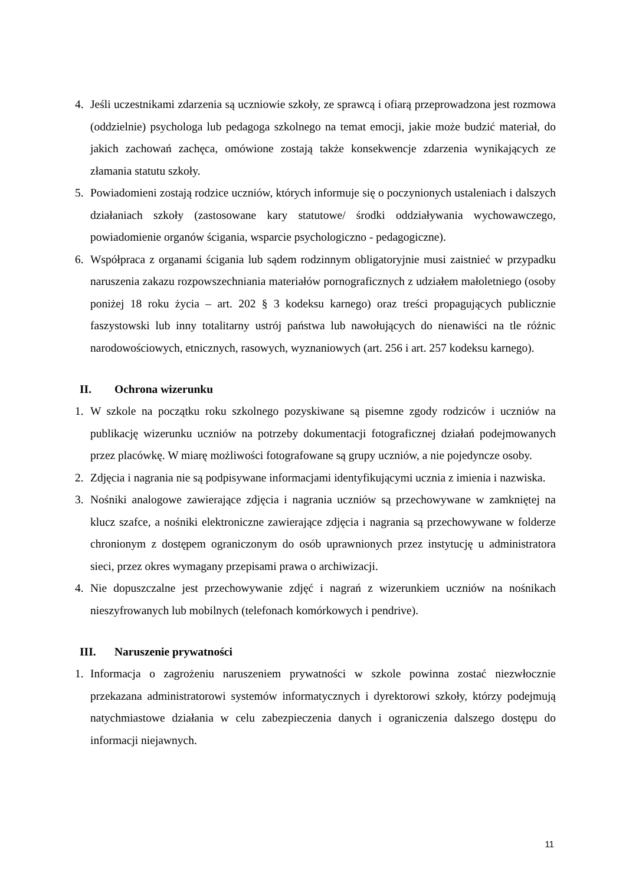4. Jeśli uczestnikami zdarzenia są uczniowie szkoły, ze sprawcą i ofiarą przeprowadzona jest rozmowa (oddzielnie) psychologa lub pedagoga szkolnego na temat emocji, jakie może budzić materiał, do jakich zachowań zachęca, omówione zostają także konsekwencje zdarzenia wynikających ze złamania statutu szkoły.
5. Powiadomieni zostają rodzice uczniów, których informuje się o poczynionych ustaleniach i dalszych działaniach szkoły (zastosowane kary statutowe/ środki oddziaływania wychowawczego, powiadomienie organów ścigania, wsparcie psychologiczno - pedagogiczne).
6. Współpraca z organami ścigania lub sądem rodzinnym obligatoryjnie musi zaistnieć w przypadku naruszenia zakazu rozpowszechniania materiałów pornograficznych z udziałem małoletniego (osoby poniżej 18 roku życia – art. 202 § 3 kodeksu karnego) oraz treści propagujących publicznie faszystowski lub inny totalitarny ustrój państwa lub nawołujących do nienawiści na tle różnic narodowościowych, etnicznych, rasowych, wyznaniowych (art. 256 i art. 257 kodeksu karnego).
II. Ochrona wizerunku
1. W szkole na początku roku szkolnego pozyskiwane są pisemne zgody rodziców i uczniów na publikację wizerunku uczniów na potrzeby dokumentacji fotograficznej działań podejmowanych przez placówkę. W miarę możliwości fotografowane są grupy uczniów, a nie pojedyncze osoby.
2. Zdjęcia i nagrania nie są podpisywane informacjami identyfikującymi ucznia z imienia i nazwiska.
3. Nośniki analogowe zawierające zdjęcia i nagrania uczniów są przechowywane w zamkniętej na klucz szafce, a nośniki elektroniczne zawierające zdjęcia i nagrania są przechowywane w folderze chronionym z dostępem ograniczonym do osób uprawnionych przez instytucję u administratora sieci, przez okres wymagany przepisami prawa o archiwizacji.
4. Nie dopuszczalne jest przechowywanie zdjęć i nagrań z wizerunkiem uczniów na nośnikach nieszyfrowanych lub mobilnych (telefonach komórkowych i pendrive).
III. Naruszenie prywatności
1. Informacja o zagrożeniu naruszeniem prywatności w szkole powinna zostać niezwłocznie przekazana administratorowi systemów informatycznych i dyrektorowi szkoły, którzy podejmują natychmiastowe działania w celu zabezpieczenia danych i ograniczenia dalszego dostępu do informacji niejawnych.
11